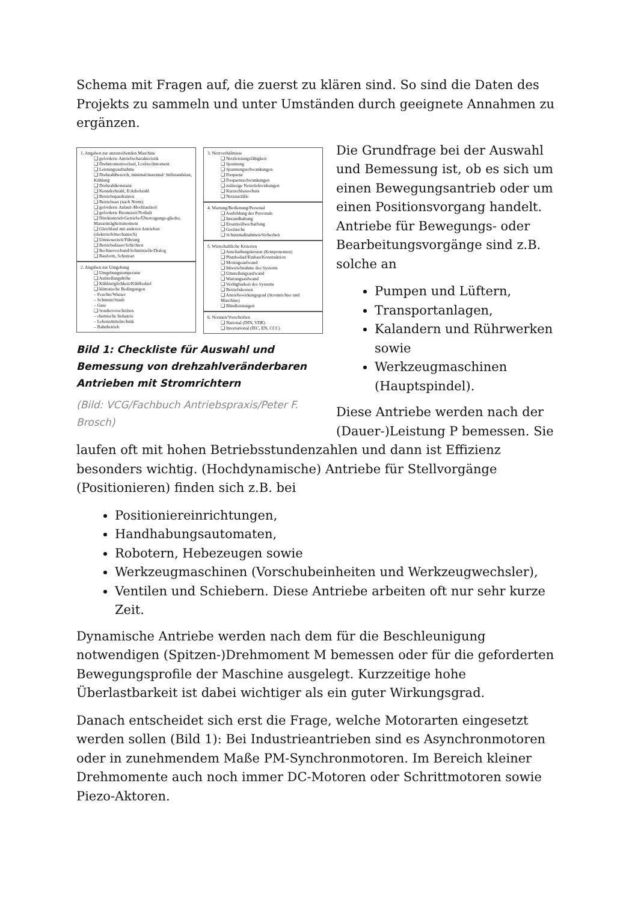Schema mit Fragen auf, die zuerst zu klären sind. So sind die Daten des Projekts zu sammeln und unter Umständen durch geeignete Annahmen zu ergänzen.
1. Angaben zur anzutreibenden Maschine
❑ geforderte Antriebscharakteristik
❑ Drehmomentverlauf, Losbrechmoment
❑ Leistungsaufnahme
❑ Drehzahlbereich, minimal/maximal/ Stillstandslast, Kühlung
❑ Drehzahlkonstanz
❑ Kenndrehzahl, Eckdrehzahl
❑ Betriebsquadranten
❑ Betriebsart (nach Norm)
❑ geforderte Anlauf-/Hochlaufzeit
❑ geforderte Bremszeit/Nothalt
❑ Direktantrieb/Getriebe/Übertragungs-glieder, Massenträgheitsmoment
❑ Gleichlauf mit anderen Antrieben (elektrisch/mechanisch)
❑ Umsteuerzeit/Führung
❑ Betriebsdauer/Schichten
❑ Rechnerverbund/Schnittstelle/Dialog
❑ Bauform, Schutzart
2. Angaben zur Umgebung
❑ Umgebungstemperatur
❑ Aufstellungshöhe
❑ Kühlmöglichkeit/Kühlbedarf
❑ klimatische Bedingungen
– Feuchte/Wasser
– Schmutz/Staub
– Gase
❑ Sondervorschriften
– chemische Industrie
– Lebensmitteltechnik
– Bahnbetrieb
3. Netzverhältnisse
❑ Netzleistungsfähigkeit
❑ Spannung
❑ Spannungsschwankungen
❑ Frequenz
❑ Frequenzschwankungen
❑ zulässige Netzrückwirkungen
❑ Kurzschlussschutz
❑ Netzausfälle
4. Wartung/Bedienung/Personal
❑ Ausbildung des Personals
❑ Instandhaltung
❑ Ersatzteilbeschaffung
❑ Geräusche
❑ Schutzmaßnahmen/Sicherheit
5. Wirtschaftliche Kriterien
❑ Anschaffungskosten (Komponenten)
❑ Platzbedarf/Einbau/Konstruktion
❑ Montageaufwand
❑ Inbetriebnahme des Systems
❑ Umstellungsaufwand
❑ Wartungsaufwand
❑ Verfügbarkeit des Systems
❑ Betriebskosten
❑ Antriebswirkungsgrad (Stromrichter und Maschine)
❑ Blindleistungen
6. Normen/Vorschriften
❑ National (DIN, VDE)
❑ International (IEC, EN, CCC)
Bild 1: Checkliste für Auswahl und Bemessung von drehzahlveränderbaren Antrieben mit Stromrichtern
(Bild: VCG/Fachbuch Antriebspraxis/Peter F. Brosch)
Die Grundfrage bei der Auswahl und Bemessung ist, ob es sich um einen Bewegungsantrieb oder um einen Positionsvorgang handelt. Antriebe für Bewegungs- oder Bearbeitungsvorgänge sind z.B. solche an
Pumpen und Lüftern,
Transportanlagen,
Kalandern und Rührwerken sowie
Werkzeugmaschinen (Hauptspindel).
Diese Antriebe werden nach der (Dauer-)Leistung P bemessen. Sie laufen oft mit hohen Betriebsstundenzahlen und dann ist Effizienz besonders wichtig. (Hochdynamische) Antriebe für Stellvorgänge (Positionieren) finden sich z.B. bei
Positioniereinrichtungen,
Handhabungsautomaten,
Robotern, Hebezeugen sowie
Werkzeugmaschinen (Vorschubeinheiten und Werkzeugwechsler),
Ventilen und Schiebern. Diese Antriebe arbeiten oft nur sehr kurze Zeit.
Dynamische Antriebe werden nach dem für die Beschleunigung notwendigen (Spitzen-)Drehmoment M bemessen oder für die geforderten Bewegungsprofile der Maschine ausgelegt. Kurzzeitige hohe Überlastbarkeit ist dabei wichtiger als ein guter Wirkungsgrad.
Danach entscheidet sich erst die Frage, welche Motorarten eingesetzt werden sollen (Bild 1): Bei Industrieantrieben sind es Asynchronmotoren oder in zunehmendem Maße PM-Synchronmotoren. Im Bereich kleiner Drehmomente auch noch immer DC-Motoren oder Schrittmotoren sowie Piezo-Aktoren.